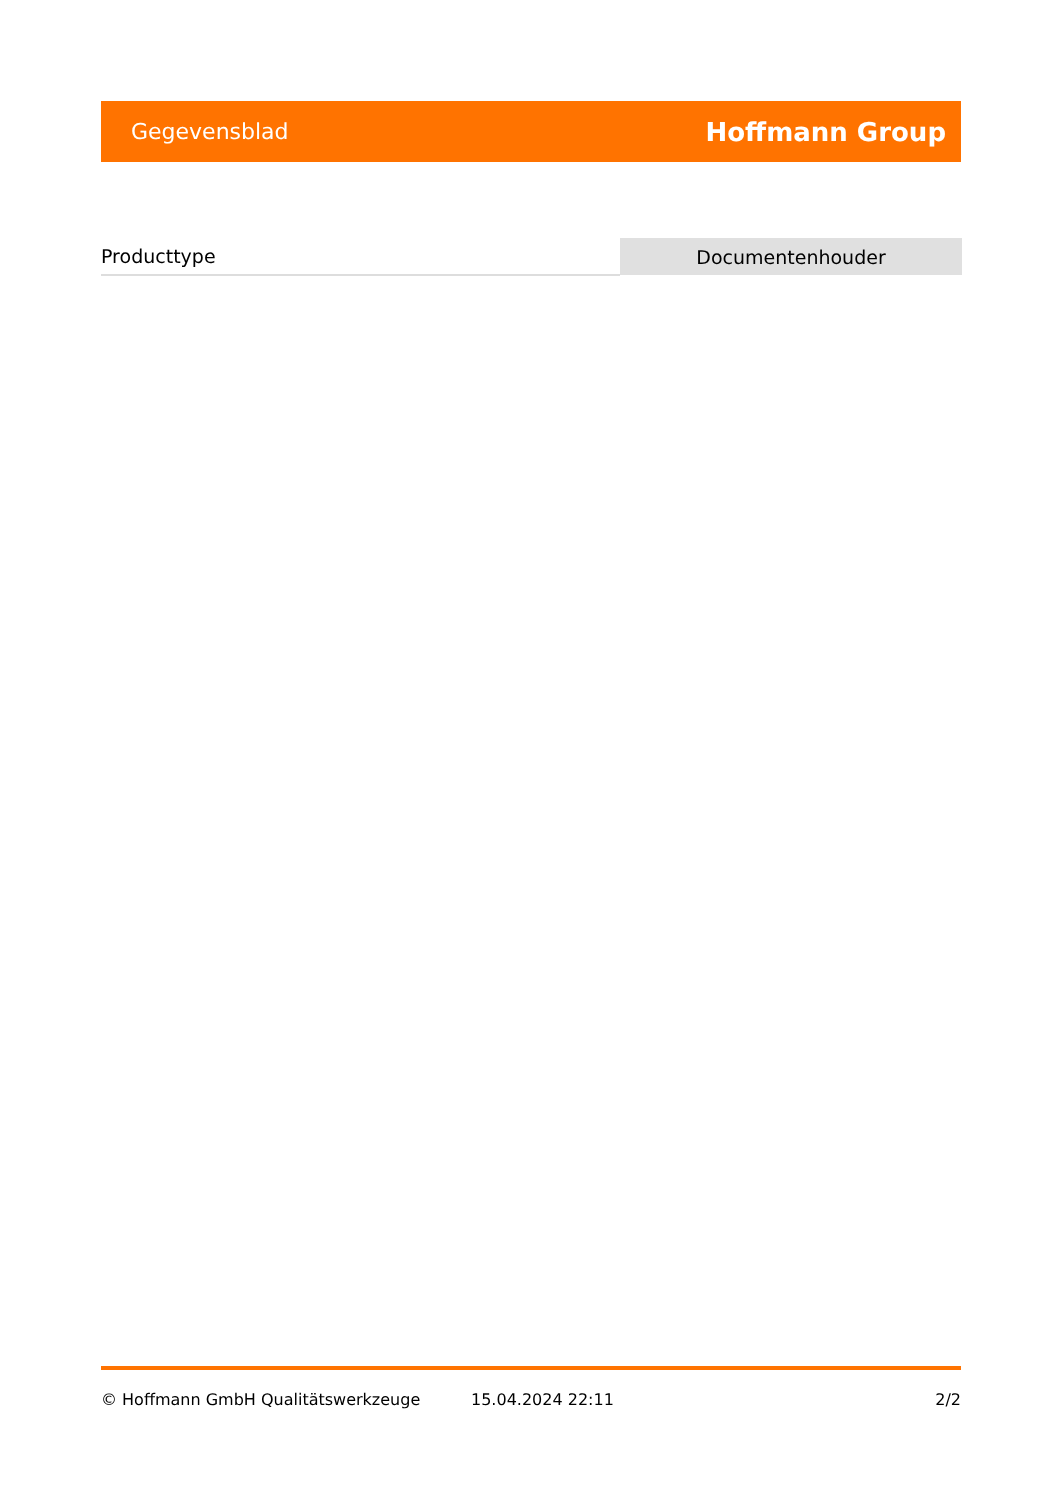Gegevensblad Hoffmann Group
| Producttype | Documentenhouder |
© Hoffmann GmbH Qualitätswerkzeuge 15.04.2024 22:11 2/2